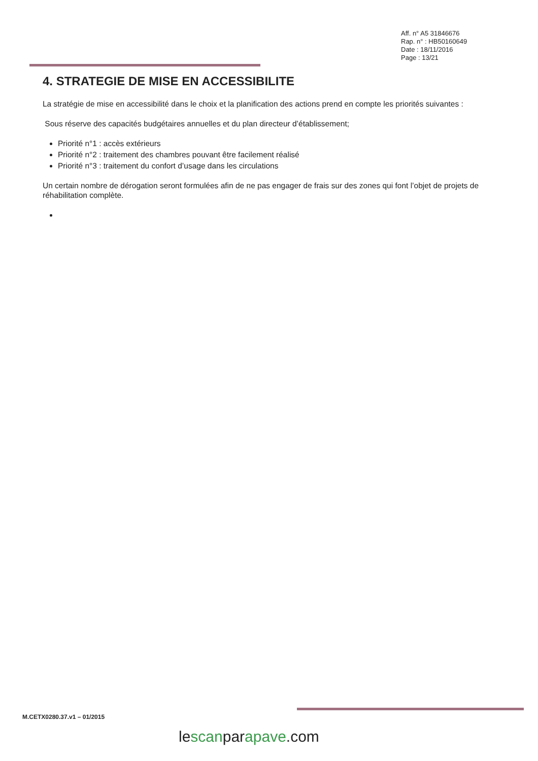Aff. n° A5 31846676
Rap. n° : HB50160649
Date : 18/11/2016
Page : 13/21
4. STRATEGIE DE MISE EN ACCESSIBILITE
La stratégie de mise en accessibilité dans le choix et la planification des actions prend en compte les priorités suivantes :
Sous réserve des capacités budgétaires annuelles et du plan directeur d’établissement;
Priorité n°1 : accès extérieurs
Priorité n°2 : traitement des chambres pouvant être facilement réalisé
Priorité n°3 : traitement du confort d’usage dans les circulations
Un certain nombre de dérogation seront formulées afin de ne pas engager de frais sur des zones qui font l’objet de projets de réhabilitation complète.
M.CETX0280.37.v1 – 01/2015
lescanparapave.com